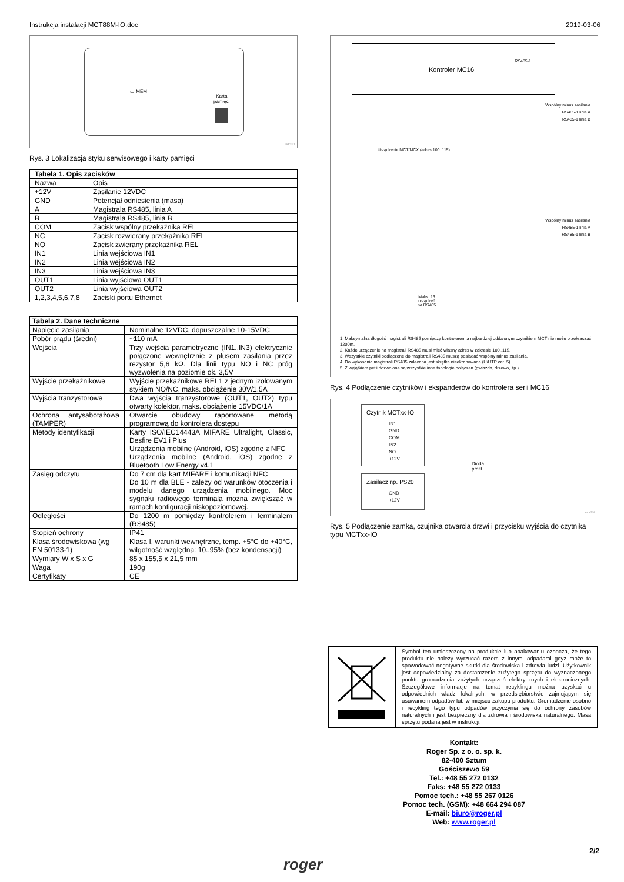Instrukcja instalacji MCT88M-IO.doc 2019-03-06
▭ MEM
Karta
pamięci
rodr310
Rys. 3 Lokalizacja styku serwisowego i karty pamięci
| Tabela 1. Opis zacisków | |
| --- | --- |
| Nazwa | Opis |
| +12V | Zasilanie 12VDC |
| GND | Potencjał odniesienia (masa) |
| A | Magistrala RS485, linia A |
| B | Magistrala RS485, linia B |
| COM | Zacisk wspólny przekaźnika REL |
| NC | Zacisk rozwierany przekaźnika REL |
| NO | Zacisk zwierany przekaźnika REL |
| IN1 | Linia wejściowa IN1 |
| IN2 | Linia wejściowa IN2 |
| IN3 | Linia wejściowa IN3 |
| OUT1 | Linia wyjściowa OUT1 |
| OUT2 | Linia wyjściowa OUT2 |
| 1,2,3,4,5,6,7,8 | Zaciski portu Ethernet |
| Tabela 2. Dane techniczne | |
| --- | --- |
| Napięcie zasilania | Nominalne 12VDC, dopuszczalne 10-15VDC |
| Pobór prądu (średni) | ~110 mA |
| Wejścia | Trzy wejścia parametryczne (IN1..IN3) elektrycznie połączone wewnętrznie z plusem zasilania przez rezystor 5,6 kΩ. Dla linii typu NO i NC próg wyzwolenia na poziomie ok. 3,5V |
| Wyjście przekaźnikowe | Wyjście przekaźnikowe REL1 z jednym izolowanym stykiem NO/NC, maks. obciążenie 30V/1.5A |
| Wyjścia tranzystorowe | Dwa wyjścia tranzystorowe (OUT1, OUT2) typu otwarty kolektor, maks. obciążenie 15VDC/1A |
| Ochrona antysabotażowa (TAMPER) | Otwarcie obudowy raportowane metodą programową do kontrolera dostępu |
| Metody identyfikacji | Karty ISO/IEC14443A MIFARE Ultralight, Classic, Desfire EV1 i Plus Urządzenia mobilne (Android, iOS) zgodne z NFC Urządzenia mobilne (Android, iOS) zgodne z Bluetooth Low Energy v4.1 |
| Zasięg odczytu | Do 7 cm dla kart MIFARE i komunikacji NFC Do 10 m dla BLE - zależy od warunków otoczenia i modelu danego urządzenia mobilnego. Moc sygnału radiowego terminala można zwiększać w ramach konfiguracji niskopoziomowej. |
| Odległości | Do 1200 m pomiędzy kontrolerem i terminalem (RS485) |
| Stopień ochrony | IP41 |
| Klasa środowiskowa (wg EN 50133-1) | Klasa I, warunki wewnętrzne, temp. +5°C do +40°C, wilgotność względna: 10..95% (bez kondensacji) |
| Wymiary W x S x G | 85 x 155,5 x 21,5 mm |
| Waga | 190g |
| Certyfikaty | CE |
Kontroler MC16
RS485-1
Wspólny minus zasilania
RS485-1 linia A
RS485-1 linia B
Wspólny minus zasilania
RS485-1 linia A
RS485-1 linia B
Maks. 16
urządzeń
na RS485
Urządzenie MCT/MCX (adres 100..115)
1. Maksymalna długość magistrali RS485 pomiędzy kontrolerem a najbardziej oddalonym czytnikiem MCT nie może przekraczać 1200m.
2. Każde urządzenie na magistrali RS485 musi mieć własny adres w zakresie 100..115.
3. Wszystkie czytniki podłączone do magistrali RS485 muszą posiadać wspólny minus zasilania.
4. Do wykonania magistrali RS485 zalecana jest skrętka nieekranowana (U/UTP cat. 5).
5. Z wyjątkiem pętli dozwolone są wszystkie inne topologie połączeń (gwiazda, drzewo, itp.)
Rys. 4 Podłączenie czytników i ekspanderów do kontrolera serii MC16
Czytnik MCTxx-IO
IN1
GND
COM
IN2
NO
+12V
Zasilacz np. PS20
GND
+12V
Dioda
prost.
rodr208
Rys. 5 Podłączenie zamka, czujnika otwarcia drzwi i przycisku wyjścia do czytnika typu MCTxx-IO
Symbol ten umieszczony na produkcie lub opakowaniu oznacza, że tego produktu nie należy wyrzucać razem z innymi odpadami gdyż może to spowodować negatywne skutki dla środowiska i zdrowia ludzi. Użytkownik jest odpowiedzialny za dostarczenie zużytego sprzętu do wyznaczonego punktu gromadzenia zużytych urządzeń elektrycznych i elektronicznych. Szczegółowe informacje na temat recyklingu można uzyskać u odpowiednich władz lokalnych, w przedsiębiorstwie zajmującym się usuwaniem odpadów lub w miejscu zakupu produktu. Gromadzenie osobno i recykling tego typu odpadów przyczynia się do ochrony zasobów naturalnych i jest bezpieczny dla zdrowia i środowiska naturalnego. Masa sprzętu podana jest w instrukcji.
Kontakt:
Roger Sp. z o. o. sp. k.
82-400 Sztum
Gościszewo 59
Tel.: +48 55 272 0132
Faks: +48 55 272 0133
Pomoc tech.: +48 55 267 0126
Pomoc tech. (GSM): +48 664 294 087
E-mail: biuro@roger.pl
Web: www.roger.pl
2/2
roger